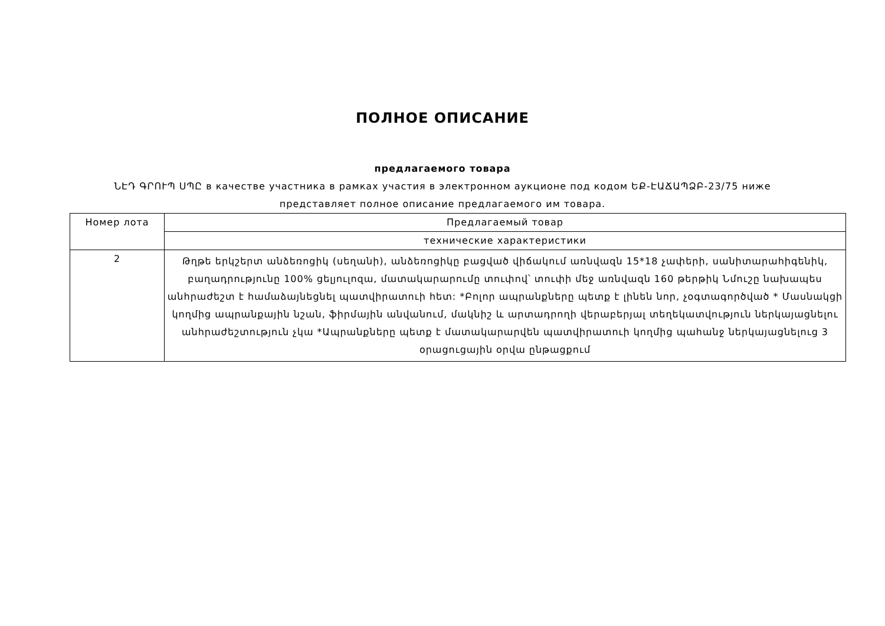ПОЛНОЕ ОПИСАНИЕ
предлагаемого товара
ՆԷԴ ԳՐՈՒՊ ՍՊԸ в качестве участника в рамках участия в электронном аукционе под кодом ԵՔ-ԷԱՃԱՊՁԲ-23/75 ниже представляет полное описание предлагаемого им товара.
| Номер лота | Предлагаемый товар |
| | технические характеристики |
| 2 | Թղթե երկշերտ անձեռոցիկ (սեղանի), անձեռոցիկը բացված վիճակում առնվազն 15*18 չափերի, սանիտարահիգենիկ, բաղադրությունը 100% ցելյուլոզա, մատակարարումը տուփով՝ տուփի մեջ առնվազն 160 թերթիկ Նմուշը նախապես անհրաժեշտ է համաձայնեցնել պատվիրատուի հետ: *Բոլոր ապրանքները պետք է լինեն նոր, չօգտագործված * Մասնակցի կողմից ապրանքային նշան, ֆիրմային անվանում, մակնիշ և արտադրողի վերաբերյալ տեղեկատվություն ներկայացնելու անհրաժեշտություն չկա *Ապրանքները պետք է մատակարարվեն պատվիրատուի կողմից պահանջ ներկայացնելուց 3 օրացուցային օրվա ընթացքում |